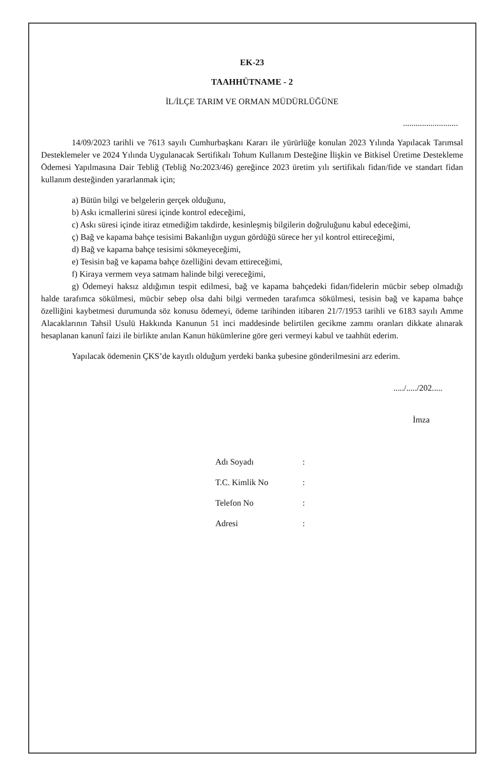EK-23
TAAHHÜTNAME - 2
İL/İLÇE TARIM VE ORMAN MÜDÜRLÜĞÜNE
..........................
14/09/2023 tarihli ve 7613 sayılı Cumhurbaşkanı Kararı ile yürürlüğe konulan 2023 Yılında Yapılacak Tarımsal Desteklemeler ve 2024 Yılında Uygulanacak Sertifikalı Tohum Kullanım Desteğine İlişkin ve Bitkisel Üretime Destekleme Ödemesi Yapılmasına Dair Tebliğ (Tebliğ No:2023/46) gereğince 2023 üretim yılı sertifikalı fidan/fide ve standart fidan kullanım desteğinden yararlanmak için;
a) Bütün bilgi ve belgelerin gerçek olduğunu,
b) Askı icmallerini süresi içinde kontrol edeceğimi,
c) Askı süresi içinde itiraz etmediğim takdirde, kesinleşmiş bilgilerin doğruluğunu kabul edeceğimi,
ç) Bağ ve kapama bahçe tesisimi Bakanlığın uygun gördüğü sürece her yıl kontrol ettireceğimi,
d) Bağ ve kapama bahçe tesisimi sökmeyeceğimi,
e) Tesisin bağ ve kapama bahçe özelliğini devam ettireceğimi,
f) Kiraya vermem veya satmam halinde bilgi vereceğimi,
g) Ödemeyi haksız aldığımın tespit edilmesi, bağ ve kapama bahçedeki fidan/fidelerin mücbir sebep olmadığı halde tarafımca sökülmesi, mücbir sebep olsa dahi bilgi vermeden tarafımca sökülmesi, tesisin bağ ve kapama bahçe özelliğini kaybetmesi durumunda söz konusu ödemeyi, ödeme tarihinden itibaren 21/7/1953 tarihli ve 6183 sayılı Amme Alacaklarının Tahsil Usulü Hakkında Kanunun 51 inci maddesinde belirtilen gecikme zammı oranları dikkate alınarak hesaplanan kanunî faizi ile birlikte anılan Kanun hükümlerine göre geri vermeyi kabul ve taahhüt ederim.
Yapılacak ödemenin ÇKS’de kayıtlı olduğum yerdeki banka şubesine gönderilmesini arz ederim.
...../...../202.....
İmza
| Adı Soyadı | : |
| T.C. Kimlik No | : |
| Telefon No | : |
| Adresi | : |